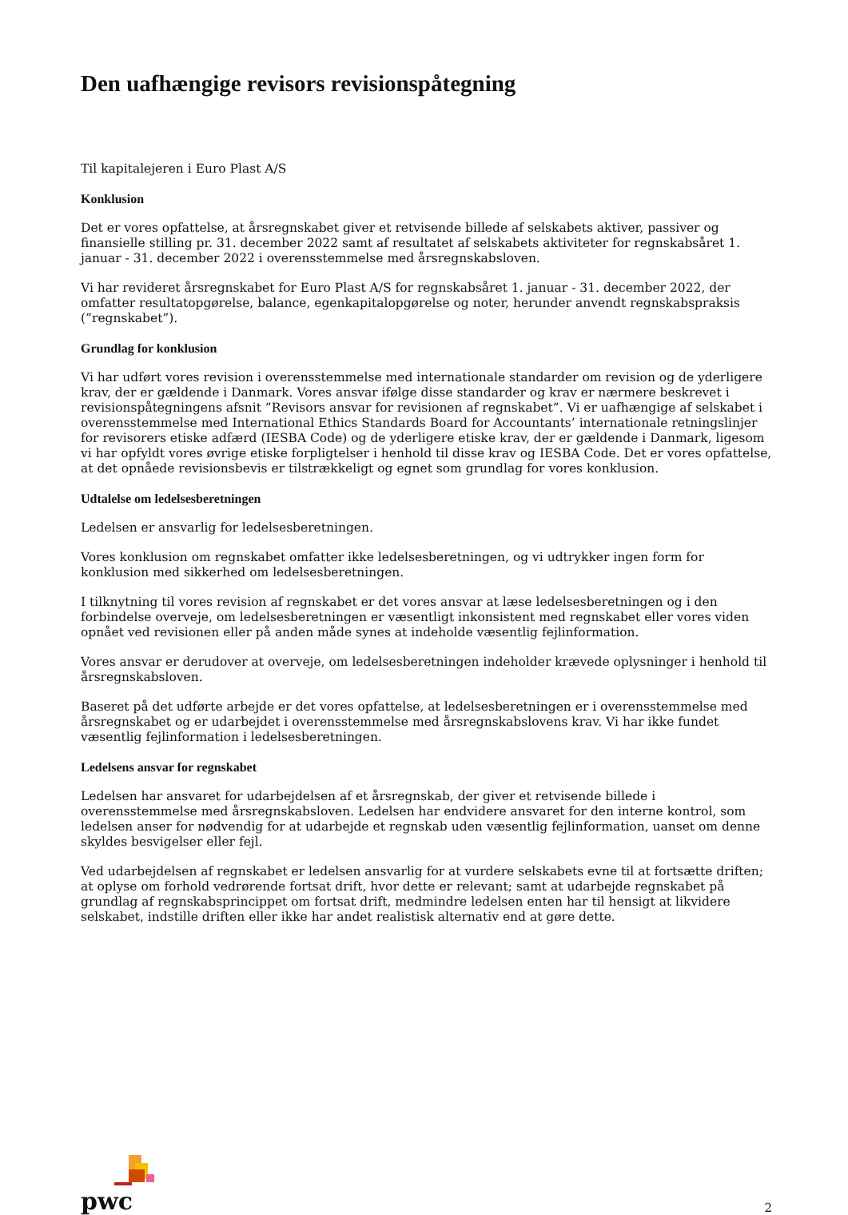Den uafhængige revisors revisionspåtegning
Til kapitalejeren i Euro Plast A/S
Konklusion
Det er vores opfattelse, at årsregnskabet giver et retvisende billede af selskabets aktiver, passiver og finansielle stilling pr. 31. december 2022 samt af resultatet af selskabets aktiviteter for regnskabsåret 1. januar - 31. december 2022 i overensstemmelse med årsregnskabsloven.
Vi har revideret årsregnskabet for Euro Plast A/S for regnskabsåret 1. januar - 31. december 2022, der omfatter resultatopgørelse, balance, egenkapitalopgørelse og noter, herunder anvendt regnskabspraksis (”regnskabet”).
Grundlag for konklusion
Vi har udført vores revision i overensstemmelse med internationale standarder om revision og de yderligere krav, der er gældende i Danmark. Vores ansvar ifølge disse standarder og krav er nærmere beskrevet i revisionspåtegningens afsnit ”Revisors ansvar for revisionen af regnskabet”. Vi er uafhængige af selskabet i overensstemmelse med International Ethics Standards Board for Accountants’ internationale retningslinjer for revisorers etiske adfærd (IESBA Code) og de yderligere etiske krav, der er gældende i Danmark, ligesom vi har opfyldt vores øvrige etiske forpligtelser i henhold til disse krav og IESBA Code. Det er vores opfattelse, at det opnåede revisionsbevis er tilstrækkeligt og egnet som grundlag for vores konklusion.
Udtalelse om ledelsesberetningen
Ledelsen er ansvarlig for ledelsesberetningen.
Vores konklusion om regnskabet omfatter ikke ledelsesberetningen, og vi udtrykker ingen form for konklusion med sikkerhed om ledelsesberetningen.
I tilknytning til vores revision af regnskabet er det vores ansvar at læse ledelsesberetningen og i den forbindelse overveje, om ledelsesberetningen er væsentligt inkonsistent med regnskabet eller vores viden opnået ved revisionen eller på anden måde synes at indeholde væsentlig fejlinformation.
Vores ansvar er derudover at overveje, om ledelsesberetningen indeholder krævede oplysninger i henhold til årsregnskabsloven.
Baseret på det udførte arbejde er det vores opfattelse, at ledelsesberetningen er i overensstemmelse med årsregnskabet og er udarbejdet i overensstemmelse med årsregnskabslovens krav. Vi har ikke fundet væsentlig fejlinformation i ledelsesberetningen.
Ledelsens ansvar for regnskabet
Ledelsen har ansvaret for udarbejdelsen af et årsregnskab, der giver et retvisende billede i overensstemmelse med årsregnskabsloven. Ledelsen har endvidere ansvaret for den interne kontrol, som ledelsen anser for nødvendig for at udarbejde et regnskab uden væsentlig fejlinformation, uanset om denne skyldes besvigelser eller fejl.
Ved udarbejdelsen af regnskabet er ledelsen ansvarlig for at vurdere selskabets evne til at fortsætte driften; at oplyse om forhold vedrørende fortsat drift, hvor dette er relevant; samt at udarbejde regnskabet på grundlag af regnskabsprincippet om fortsat drift, medmindre ledelsen enten har til hensigt at likvidere selskabet, indstille driften eller ikke har andet realistisk alternativ end at gøre dette.
pwc
2